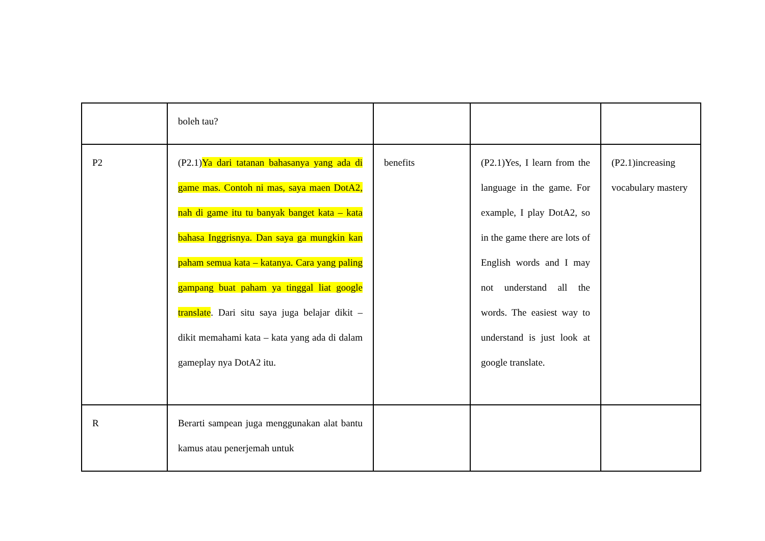| | boleh tau? | | | |
| P2 | (P2.1) Ya dari tatanan bahasanya yang ada di game mas. Contoh ni mas, saya maen DotA2, nah di game itu tu banyak banget kata – kata bahasa Inggrisnya. Dan saya ga mungkin kan paham semua kata – katanya. Cara yang paling gampang buat paham ya tinggal liat google translate . Dari situ saya juga belajar dikit – dikit memahami kata – kata yang ada di dalam gameplay nya DotA2 itu. | benefits | (P2.1)Yes, I learn from the language in the game. For example, I play DotA2, so in the game there are lots of English words and I may not understand all the words. The easiest way to understand is just look at google translate. | (P2.1)increasing vocabulary mastery |
| R | Berarti sampean juga menggunakan alat bantu kamus atau penerjemah untuk | | | |